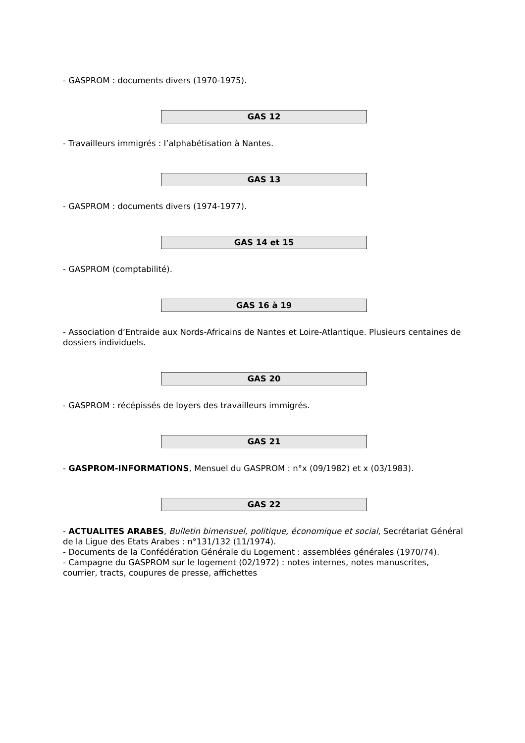- GASPROM : documents divers (1970-1975).
GAS 12
- Travailleurs immigrés : l’alphabétisation à Nantes.
GAS 13
- GASPROM : documents divers (1974-1977).
GAS 14 et 15
- GASPROM (comptabilité).
GAS 16 à 19
- Association d’Entraide aux Nords-Africains de Nantes et Loire-Atlantique. Plusieurs centaines de dossiers individuels.
GAS 20
- GASPROM : récépissés de loyers des travailleurs immigrés.
GAS 21
- GASPROM-INFORMATIONS, Mensuel du GASPROM : n°x (09/1982) et x (03/1983).
GAS 22
- ACTUALITES ARABES, Bulletin bimensuel, politique, économique et social, Secrétariat Général de la Ligue des Etats Arabes : n°131/132 (11/1974).
- Documents de la Confédération Générale du Logement : assemblées générales (1970/74).
- Campagne du GASPROM sur le logement (02/1972) : notes internes, notes manuscrites, courrier, tracts, coupures de presse, affichettes